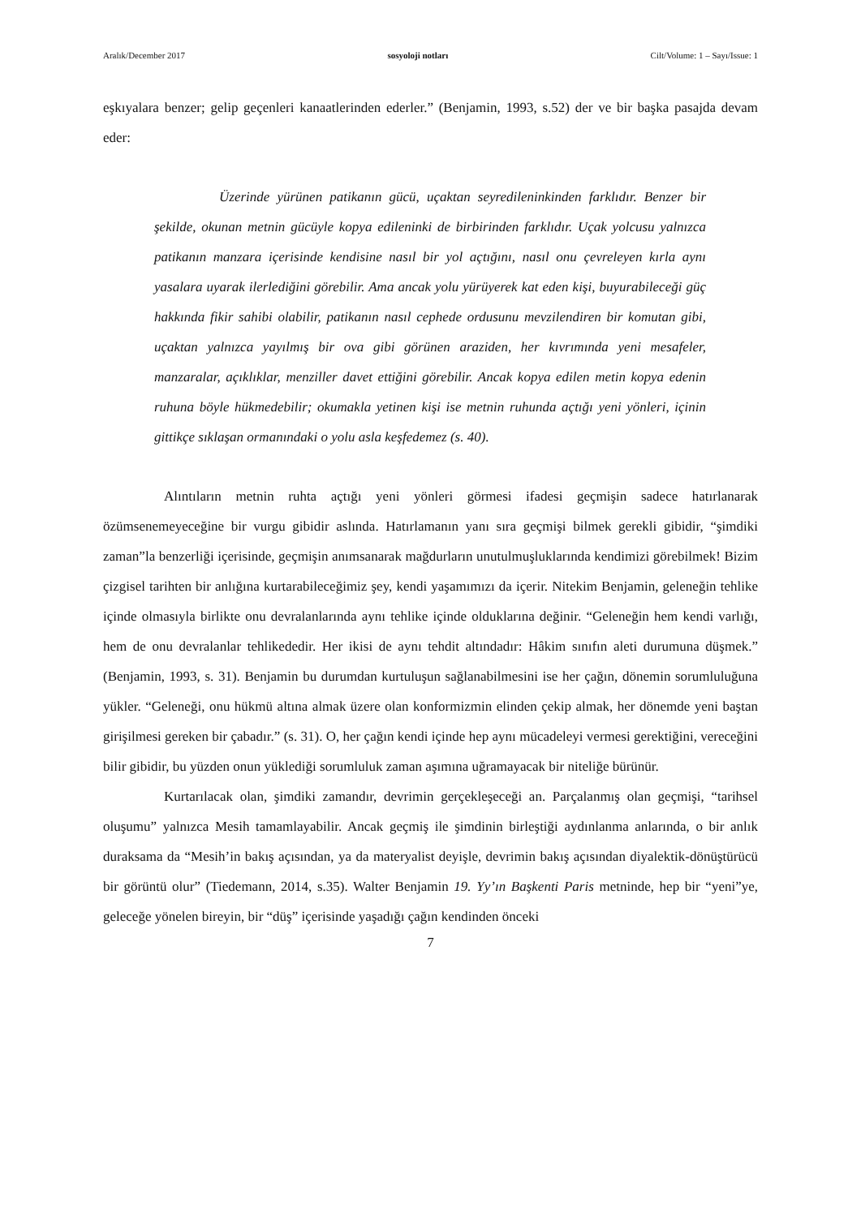Aralık/December 2017 sosyoloji notları Cilt/Volume: 1 – Sayı/Issue: 1
eşkıyalara benzer; gelip geçenleri kanaatlerinden ederler.” (Benjamin, 1993, s.52) der ve bir başka pasajda devam eder:
Üzerinde yürünen patikanın gücü, uçaktan seyredileninkinden farklıdır. Benzer bir şekilde, okunan metnin gücüyle kopya edileninki de birbirinden farklıdır. Uçak yolcusu yalnızca patikanın manzara içerisinde kendisine nasıl bir yol açtığını, nasıl onu çevreleyen kırla aynı yasalara uyarak ilerlediğini görebilir. Ama ancak yolu yürüyerek kat eden kişi, buyurabileceği güç hakkında fikir sahibi olabilir, patikanın nasıl cephede ordusunu mevzilendiren bir komutan gibi, uçaktan yalnızca yayılmış bir ova gibi görünen araziden, her kıvrımında yeni mesafeler, manzaralar, açıklıklar, menziller davet ettiğini görebilir. Ancak kopya edilen metin kopya edenin ruhuna böyle hükmedebilir; okumakla yetinen kişi ise metnin ruhunda açtığı yeni yönleri, içinin gittikçe sıklaşan ormanındaki o yolu asla keşfedemez (s. 40).
Alıntıların metnin ruhta açtığı yeni yönleri görmesi ifadesi geçmişin sadece hatırlanarak özümsenemeyeceğine bir vurgu gibidir aslında. Hatırlamanın yanı sıra geçmişi bilmek gerekli gibidir, “şimdiki zaman”la benzerliği içerisinde, geçmişin anımsanarak mağdurların unutulmuşluklarında kendimizi görebilmek! Bizim çizgisel tarihten bir anlığına kurtarabileceğimiz şey, kendi yaşamımızı da içerir. Nitekim Benjamin, geleneğin tehlike içinde olmasıyla birlikte onu devralanlarında aynı tehlike içinde olduklarına değinir. “Geleneğin hem kendi varlığı, hem de onu devralanlar tehlikededir. Her ikisi de aynı tehdit altındadır: Hâkim sınıfın aleti durumuna düşmek.” (Benjamin, 1993, s. 31). Benjamin bu durumdan kurtuluşun sağlanabilmesini ise her çağın, dönemin sorumluluğuna yükler. “Geleneği, onu hükmü altına almak üzere olan konformizmin elinden çekip almak, her dönemde yeni baştan girişilmesi gereken bir çabadır.” (s. 31). O, her çağın kendi içinde hep aynı mücadeleyi vermesi gerektiğini, vereceğini bilir gibidir, bu yüzden onun yüklediği sorumluluk zaman aşımına uğramayacak bir niteliğe bürünür.
Kurtarılacak olan, şimdiki zamandır, devrimin gerçekleşeceği an. Parçalanmış olan geçmişi, “tarihsel oluşumu” yalnızca Mesih tamamlayabilir. Ancak geçmiş ile şimdinin birleştiği aydınlanma anlarında, o bir anlık duraksama da “Mesih’in bakış açısından, ya da materyalist deyişle, devrimin bakış açısından diyalektik-dönüştürücü bir görüntü olur” (Tiedemann, 2014, s.35). Walter Benjamin 19. Yy’ın Başkenti Paris metninde, hep bir “yeni”ye, geleceğe yönelen bireyin, bir “düş” içerisinde yaşadığı çağın kendinden önceki
7